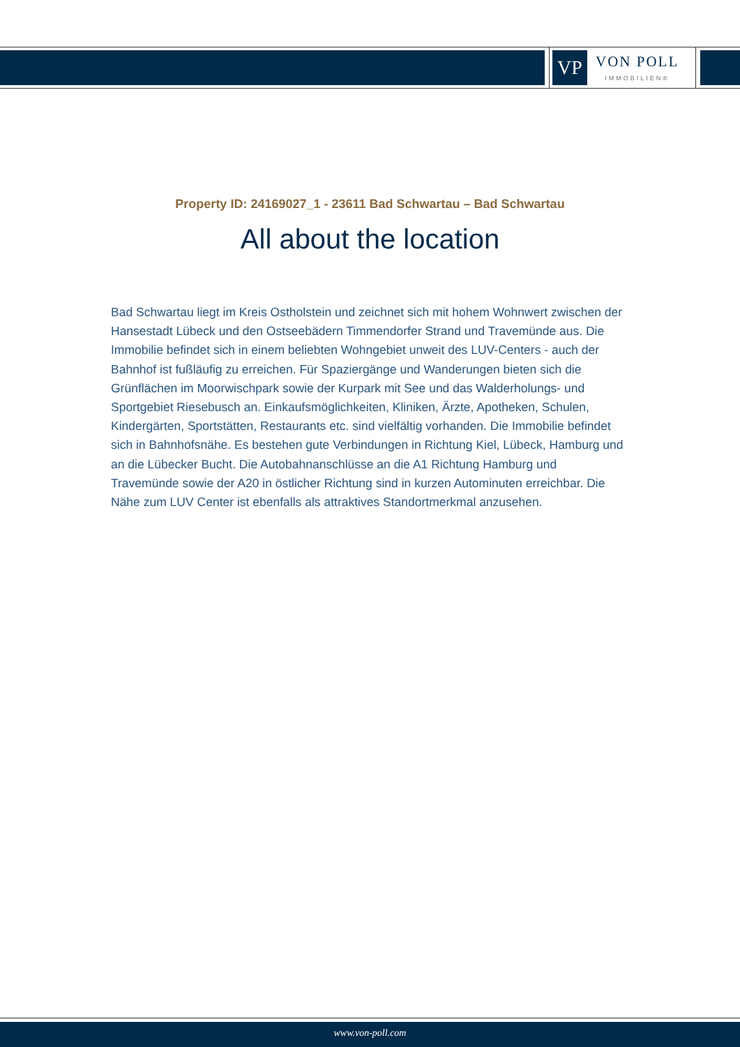VP
VON POLL
IMMOBILIEN®
Property ID: 24169027_1 - 23611 Bad Schwartau – Bad Schwartau
All about the location
Bad Schwartau liegt im Kreis Ostholstein und zeichnet sich mit hohem Wohnwert zwischen der Hansestadt Lübeck und den Ostseebädern Timmendorfer Strand und Travemünde aus. Die Immobilie befindet sich in einem beliebten Wohngebiet unweit des LUV-Centers - auch der Bahnhof ist fußläufig zu erreichen. Für Spaziergänge und Wanderungen bieten sich die Grünflächen im Moorwischpark sowie der Kurpark mit See und das Walderholungs- und Sportgebiet Riesebusch an. Einkaufsmöglichkeiten, Kliniken, Ärzte, Apotheken, Schulen, Kindergärten, Sportstätten, Restaurants etc. sind vielfältig vorhanden. Die Immobilie befindet sich in Bahnhofsnähe. Es bestehen gute Verbindungen in Richtung Kiel, Lübeck, Hamburg und an die Lübecker Bucht. Die Autobahnanschlüsse an die A1 Richtung Hamburg und Travemünde sowie der A20 in östlicher Richtung sind in kurzen Autominuten erreichbar. Die Nähe zum LUV Center ist ebenfalls als attraktives Standortmerkmal anzusehen.
www.von-poll.com